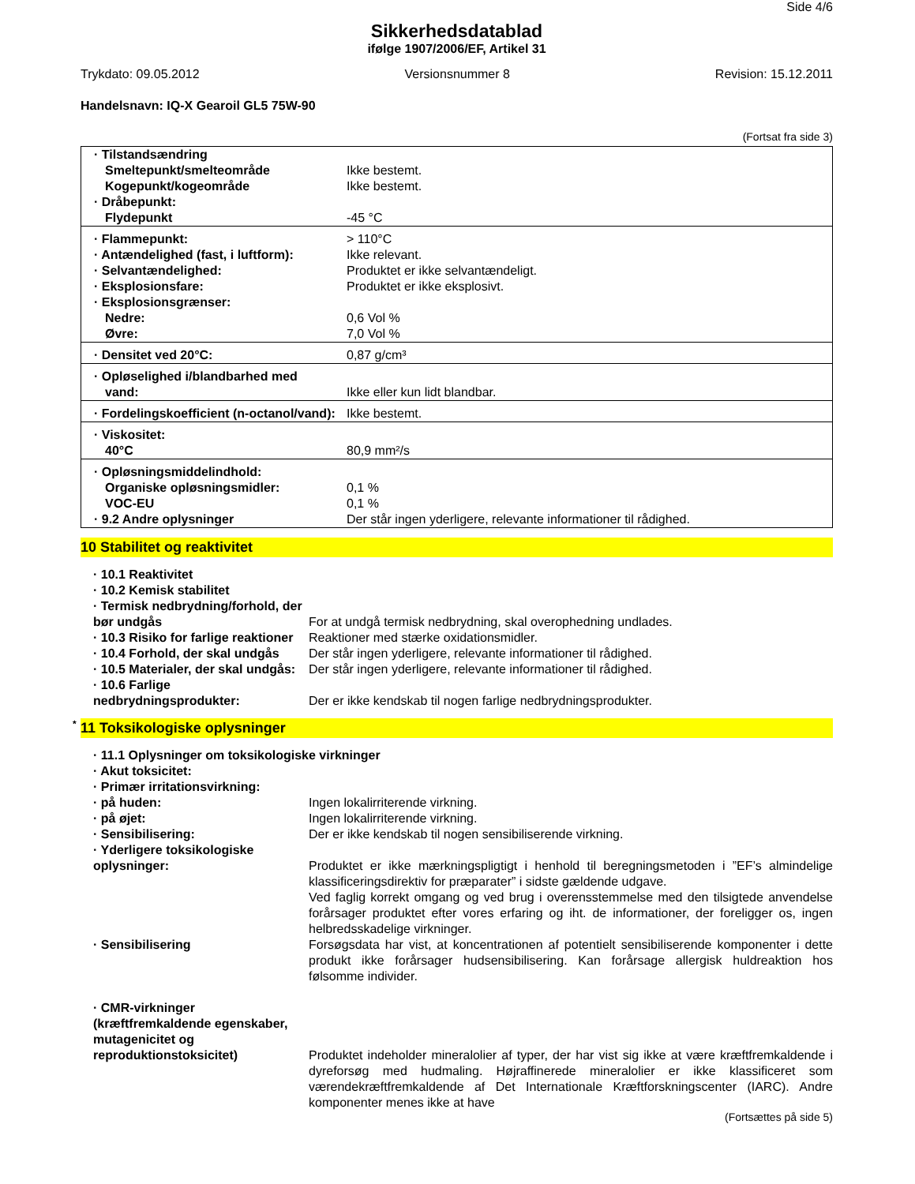Side 4/6
Sikkerhedsdatablad
ifølge 1907/2006/EF, Artikel 31
Trykdato: 09.05.2012 Versionsnummer 8 Revision: 15.12.2011
Handelsnavn: IQ-X Gearoil GL5 75W-90
(Fortsat fra side 3)
| · Tilstandsændring | |
| Smeltepunkt/smelteområde | Ikke bestemt. |
| Kogepunkt/kogeområde | Ikke bestemt. |
| · Dråbepunkt: | |
| Flydepunkt | -45 °C |
| · Flammepunkt: | > 110°C |
| · Antændelighed (fast, i luftform): | Ikke relevant. |
| · Selvantændelighed: | Produktet er ikke selvantændeligt. |
| · Eksplosionsfare: | Produktet er ikke eksplosivt. |
| · Eksplosionsgrænser: | |
| Nedre: | 0,6 Vol % |
| Øvre: | 7,0 Vol % |
| · Densitet ved 20°C: | 0,87 g/cm³ |
| · Opløselighed i/blandbarhed med | |
| vand: | Ikke eller kun lidt blandbar. |
| · Fordelingskoefficient (n-octanol/vand): | Ikke bestemt. |
| · Viskositet: | |
| 40°C | 80,9 mm²/s |
| · Opløsningsmiddelindhold: | |
| Organiske opløsningsmidler: | 0,1 % |
| VOC-EU | 0,1 % |
| · 9.2 Andre oplysninger | Der står ingen yderligere, relevante informationer til rådighed. |
10 Stabilitet og reaktivitet
| · 10.1 Reaktivitet | |
| · 10.2 Kemisk stabilitet | |
| · Termisk nedbrydning/forhold, der bør undgås | For at undgå termisk nedbrydning, skal overophedning undlades. |
| · 10.3 Risiko for farlige reaktioner | Reaktioner med stærke oxidationsmidler. |
| · 10.4 Forhold, der skal undgås | Der står ingen yderligere, relevante informationer til rådighed. |
| · 10.5 Materialer, der skal undgås: | Der står ingen yderligere, relevante informationer til rådighed. |
| · 10.6 Farlige nedbrydningsprodukter: | Der er ikke kendskab til nogen farlige nedbrydningsprodukter. |
* 11 Toksikologiske oplysninger
| · 11.1 Oplysninger om toksikologiske virkninger | |
| · Akut toksicitet: | |
| · Primær irritationsvirkning: | |
| · på huden: | Ingen lokalirriterende virkning. |
| · på øjet: | Ingen lokalirriterende virkning. |
| · Sensibilisering: | Der er ikke kendskab til nogen sensibiliserende virkning. |
| · Yderligere toksikologiske oplysninger: | Produktet er ikke mærkningspligtigt i henhold til beregningsmetoden i ”EF’s almindelige klassificeringsdirektiv for præparater” i sidste gældende udgave. Ved faglig korrekt omgang og ved brug i overensstemmelse med den tilsigtede anvendelse forårsager produktet efter vores erfaring og iht. de informationer, der foreligger os, ingen helbredsskadelige virkninger. |
| · Sensibilisering | Forsøgsdata har vist, at koncentrationen af potentielt sensibiliserende komponenter i dette produkt ikke forårsager hudsensibilisering. Kan forårsage allergisk huldreaktion hos følsomme individer. |
| · CMR-virkninger (kræftfremkaldende egenskaber, mutagenicitet og reproduktionstoksicitet) | Produktet indeholder mineralolier af typer, der har vist sig ikke at være kræftfremkaldende i dyreforsøg med hudmaling. Højraffinerede mineralolier er ikke klassificeret som værendekræftfremkaldende af Det Internationale Kræftforskningscenter (IARC). Andre komponenter menes ikke at have |
(Fortsættes på side 5)